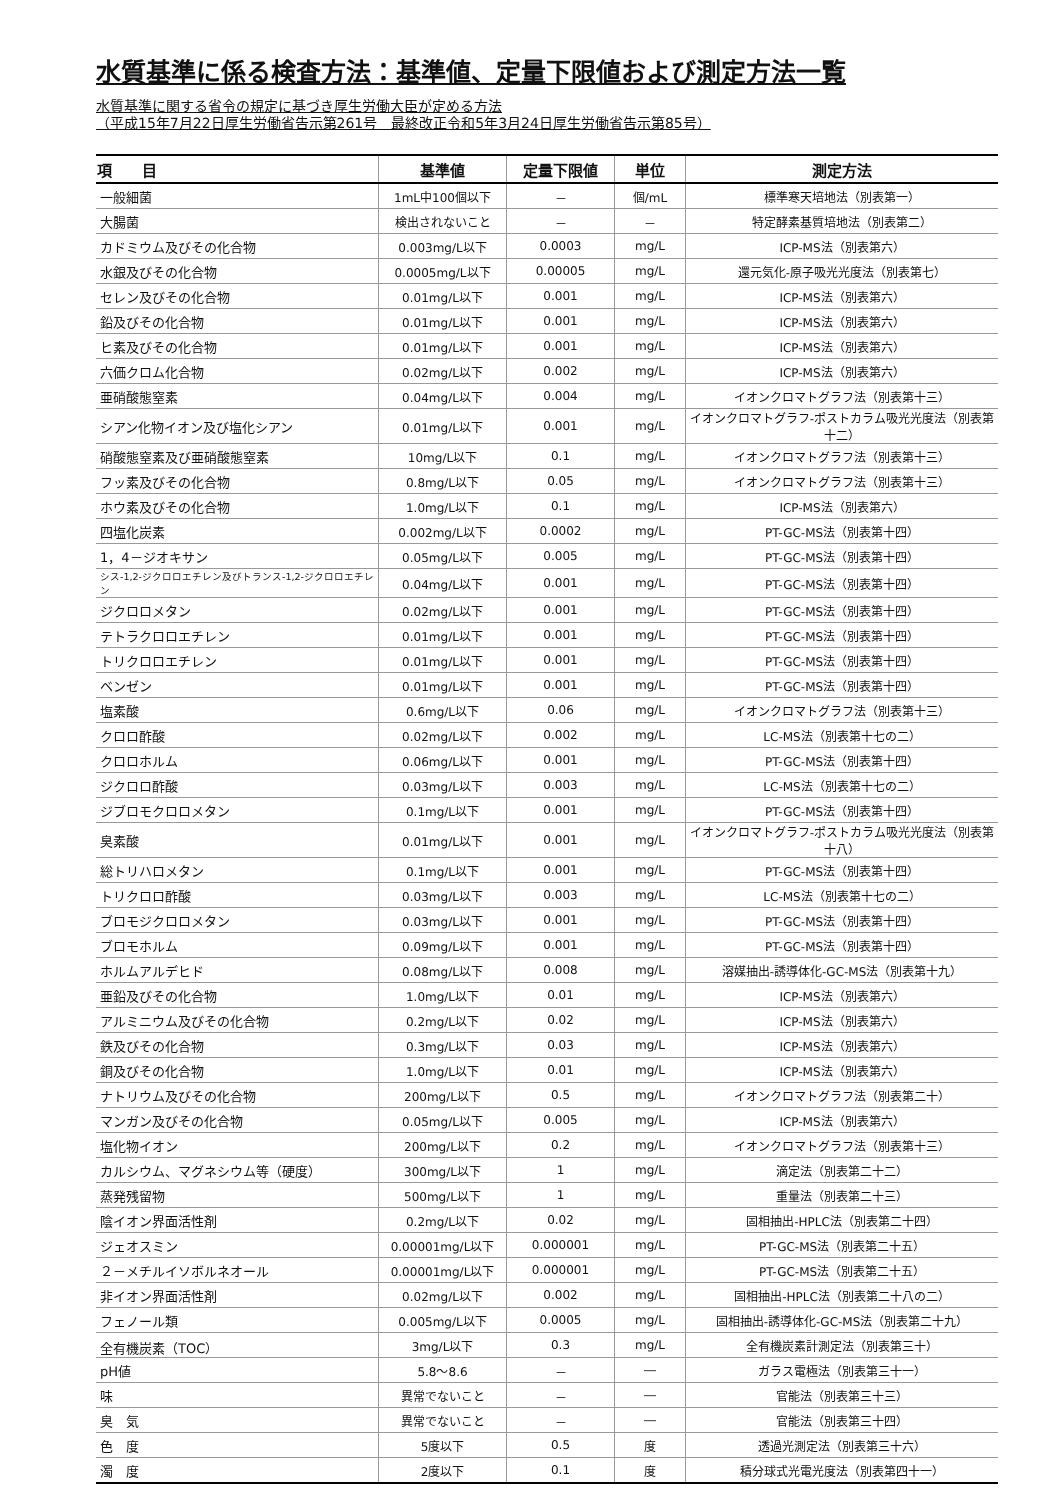水質基準に係る検査方法：基準値、定量下限値および測定方法一覧
水質基準に関する省令の規定に基づき厚生労働大臣が定める方法
（平成15年7月22日厚生労働省告示第261号　最終改正令和5年3月24日厚生労働省告示第85号）
| 項 目 | 基準値 | 定量下限値 | 単位 | 測定方法 |
| --- | --- | --- | --- | --- |
| 一般細菌 | 1mL中100個以下 | － | 個/mL | 標準寒天培地法（別表第一） |
| 大腸菌 | 検出されないこと | － | － | 特定酵素基質培地法（別表第二） |
| カドミウム及びその化合物 | 0.003mg/L以下 | 0.0003 | mg/L | ICP-MS法（別表第六） |
| 水銀及びその化合物 | 0.0005mg/L以下 | 0.00005 | mg/L | 還元気化-原子吸光光度法（別表第七） |
| セレン及びその化合物 | 0.01mg/L以下 | 0.001 | mg/L | ICP-MS法（別表第六） |
| 鉛及びその化合物 | 0.01mg/L以下 | 0.001 | mg/L | ICP-MS法（別表第六） |
| ヒ素及びその化合物 | 0.01mg/L以下 | 0.001 | mg/L | ICP-MS法（別表第六） |
| 六価クロム化合物 | 0.02mg/L以下 | 0.002 | mg/L | ICP-MS法（別表第六） |
| 亜硝酸態窒素 | 0.04mg/L以下 | 0.004 | mg/L | イオンクロマトグラフ法（別表第十三） |
| シアン化物イオン及び塩化シアン | 0.01mg/L以下 | 0.001 | mg/L | イオンクロマトグラフ-ポストカラム吸光光度法（別表第十二） |
| 硝酸態窒素及び亜硝酸態窒素 | 10mg/L以下 | 0.1 | mg/L | イオンクロマトグラフ法（別表第十三） |
| フッ素及びその化合物 | 0.8mg/L以下 | 0.05 | mg/L | イオンクロマトグラフ法（別表第十三） |
| ホウ素及びその化合物 | 1.0mg/L以下 | 0.1 | mg/L | ICP-MS法（別表第六） |
| 四塩化炭素 | 0.002mg/L以下 | 0.0002 | mg/L | PT-GC-MS法（別表第十四） |
| 1，4－ジオキサン | 0.05mg/L以下 | 0.005 | mg/L | PT-GC-MS法（別表第十四） |
| シス-1,2-ジクロロエチレン及びトランス-1,2-ジクロロエチレン | 0.04mg/L以下 | 0.001 | mg/L | PT-GC-MS法（別表第十四） |
| ジクロロメタン | 0.02mg/L以下 | 0.001 | mg/L | PT-GC-MS法（別表第十四） |
| テトラクロロエチレン | 0.01mg/L以下 | 0.001 | mg/L | PT-GC-MS法（別表第十四） |
| トリクロロエチレン | 0.01mg/L以下 | 0.001 | mg/L | PT-GC-MS法（別表第十四） |
| ベンゼン | 0.01mg/L以下 | 0.001 | mg/L | PT-GC-MS法（別表第十四） |
| 塩素酸 | 0.6mg/L以下 | 0.06 | mg/L | イオンクロマトグラフ法（別表第十三） |
| クロロ酢酸 | 0.02mg/L以下 | 0.002 | mg/L | LC-MS法（別表第十七の二） |
| クロロホルム | 0.06mg/L以下 | 0.001 | mg/L | PT-GC-MS法（別表第十四） |
| ジクロロ酢酸 | 0.03mg/L以下 | 0.003 | mg/L | LC-MS法（別表第十七の二） |
| ジブロモクロロメタン | 0.1mg/L以下 | 0.001 | mg/L | PT-GC-MS法（別表第十四） |
| 臭素酸 | 0.01mg/L以下 | 0.001 | mg/L | イオンクロマトグラフ-ポストカラム吸光光度法（別表第十八） |
| 総トリハロメタン | 0.1mg/L以下 | 0.001 | mg/L | PT-GC-MS法（別表第十四） |
| トリクロロ酢酸 | 0.03mg/L以下 | 0.003 | mg/L | LC-MS法（別表第十七の二） |
| ブロモジクロロメタン | 0.03mg/L以下 | 0.001 | mg/L | PT-GC-MS法（別表第十四） |
| ブロモホルム | 0.09mg/L以下 | 0.001 | mg/L | PT-GC-MS法（別表第十四） |
| ホルムアルデヒド | 0.08mg/L以下 | 0.008 | mg/L | 溶媒抽出-誘導体化-GC-MS法（別表第十九） |
| 亜鉛及びその化合物 | 1.0mg/L以下 | 0.01 | mg/L | ICP-MS法（別表第六） |
| アルミニウム及びその化合物 | 0.2mg/L以下 | 0.02 | mg/L | ICP-MS法（別表第六） |
| 鉄及びその化合物 | 0.3mg/L以下 | 0.03 | mg/L | ICP-MS法（別表第六） |
| 銅及びその化合物 | 1.0mg/L以下 | 0.01 | mg/L | ICP-MS法（別表第六） |
| ナトリウム及びその化合物 | 200mg/L以下 | 0.5 | mg/L | イオンクロマトグラフ法（別表第二十） |
| マンガン及びその化合物 | 0.05mg/L以下 | 0.005 | mg/L | ICP-MS法（別表第六） |
| 塩化物イオン | 200mg/L以下 | 0.2 | mg/L | イオンクロマトグラフ法（別表第十三） |
| カルシウム、マグネシウム等（硬度） | 300mg/L以下 | 1 | mg/L | 滴定法（別表第二十二） |
| 蒸発残留物 | 500mg/L以下 | 1 | mg/L | 重量法（別表第二十三） |
| 陰イオン界面活性剤 | 0.2mg/L以下 | 0.02 | mg/L | 固相抽出-HPLC法（別表第二十四） |
| ジェオスミン | 0.00001mg/L以下 | 0.000001 | mg/L | PT-GC-MS法（別表第二十五） |
| ２－メチルイソボルネオール | 0.00001mg/L以下 | 0.000001 | mg/L | PT-GC-MS法（別表第二十五） |
| 非イオン界面活性剤 | 0.02mg/L以下 | 0.002 | mg/L | 固相抽出-HPLC法（別表第二十八の二） |
| フェノール類 | 0.005mg/L以下 | 0.0005 | mg/L | 固相抽出-誘導体化-GC-MS法（別表第二十九） |
| 全有機炭素（TOC） | 3mg/L以下 | 0.3 | mg/L | 全有機炭素計測定法（別表第三十） |
| pH値 | 5.8～8.6 | － | ― | ガラス電極法（別表第三十一） |
| 味 | 異常でないこと | － | ― | 官能法（別表第三十三） |
| 臭 気 | 異常でないこと | － | ― | 官能法（別表第三十四） |
| 色 度 | 5度以下 | 0.5 | 度 | 透過光測定法（別表第三十六） |
| 濁 度 | 2度以下 | 0.1 | 度 | 積分球式光電光度法（別表第四十一） |